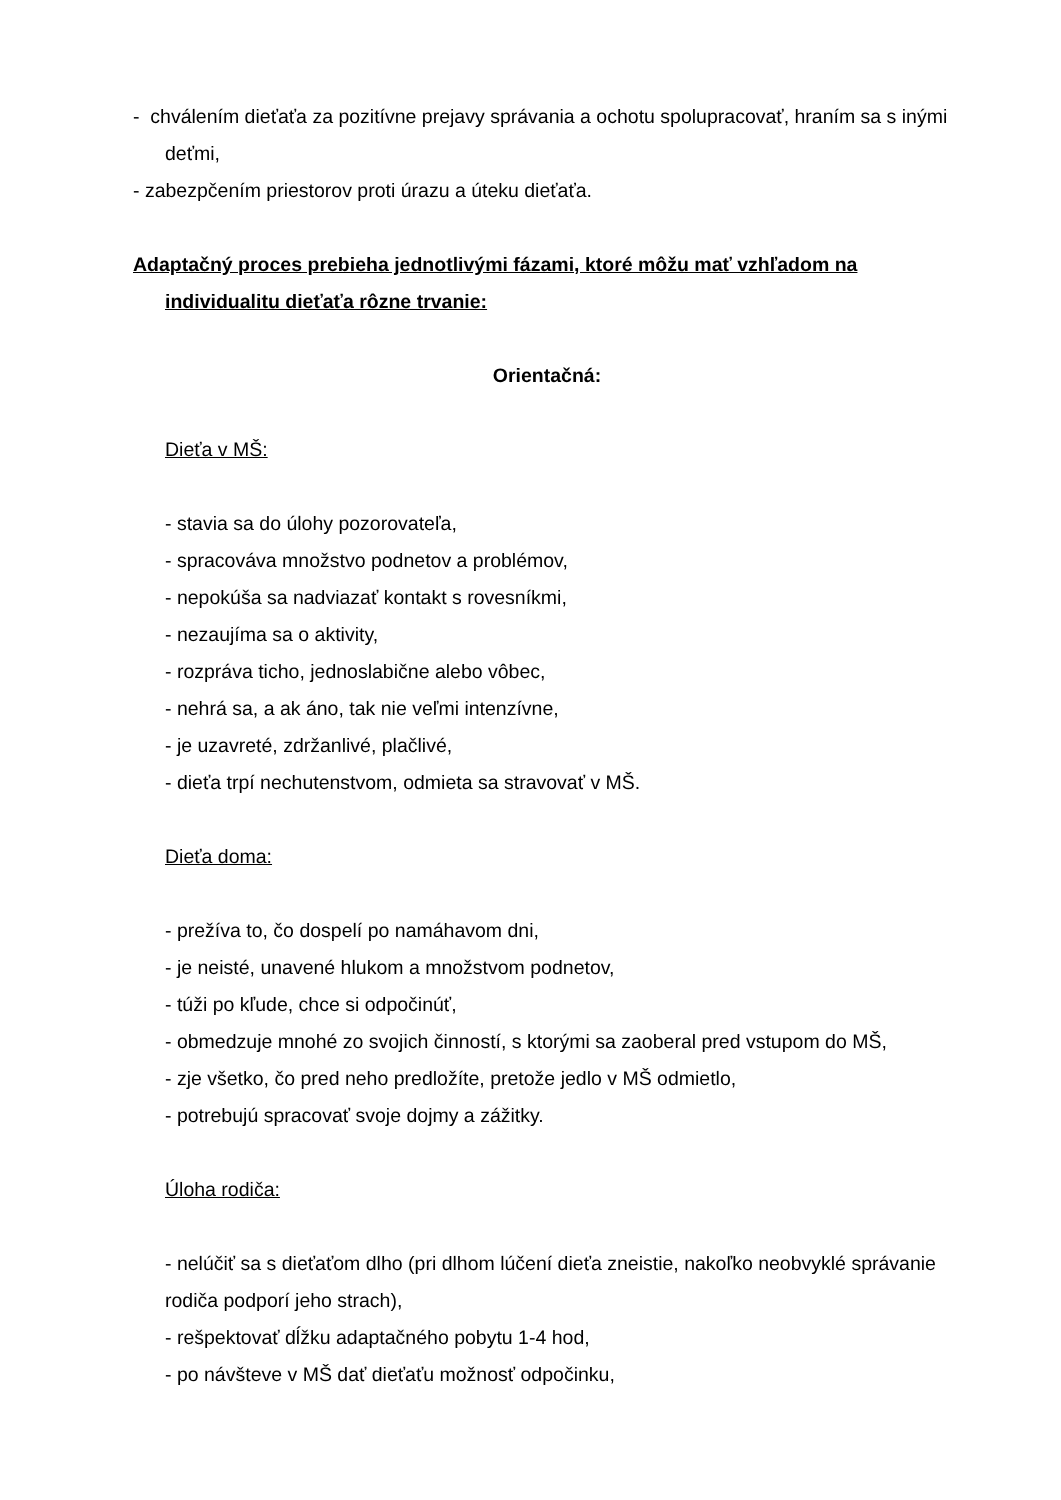- chválením dieťaťa za pozitívne prejavy správania a ochotu spolupracovať, hraním sa s inými deťmi,
- zabezpčením priestorov proti úrazu a úteku dieťaťa.
Adaptačný proces prebieha jednotlivými fázami, ktoré môžu mať vzhľadom na individualitu dieťaťa rôzne trvanie:
Orientačná:
Dieťa v MŠ:
- stavia sa do úlohy pozorovateľa,
- spracováva množstvo podnetov a problémov,
- nepokúša sa nadviazať kontakt s rovesníkmi,
- nezaujíma sa o aktivity,
- rozpráva ticho, jednoslabične alebo vôbec,
- nehrá sa, a ak áno, tak nie veľmi intenzívne,
- je uzavreté, zdržanlivé, plačlivé,
- dieťa trpí nechutenstvom, odmieta sa stravovať v MŠ.
Dieťa doma:
- prežíva to, čo dospelí po namáhavom dni,
- je neisté, unavené hlukom a množstvom podnetov,
- túži po kľude, chce si odpočinúť,
- obmedzuje mnohé zo svojich činností, s ktorými sa zaoberal pred vstupom do MŠ,
- zje všetko, čo pred neho predložíte, pretože jedlo v MŠ odmietlo,
- potrebujú spracovať svoje dojmy a zážitky.
Úloha rodiča:
- nelúčiť sa s dieťaťom dlho (pri dlhom lúčení dieťa zneistie, nakoľko neobvyklé správanie rodiča podporí jeho strach),
- rešpektovať dĺžku adaptačného pobytu 1-4 hod,
- po návšteve v MŠ dať dieťaťu možnosť odpočinku,